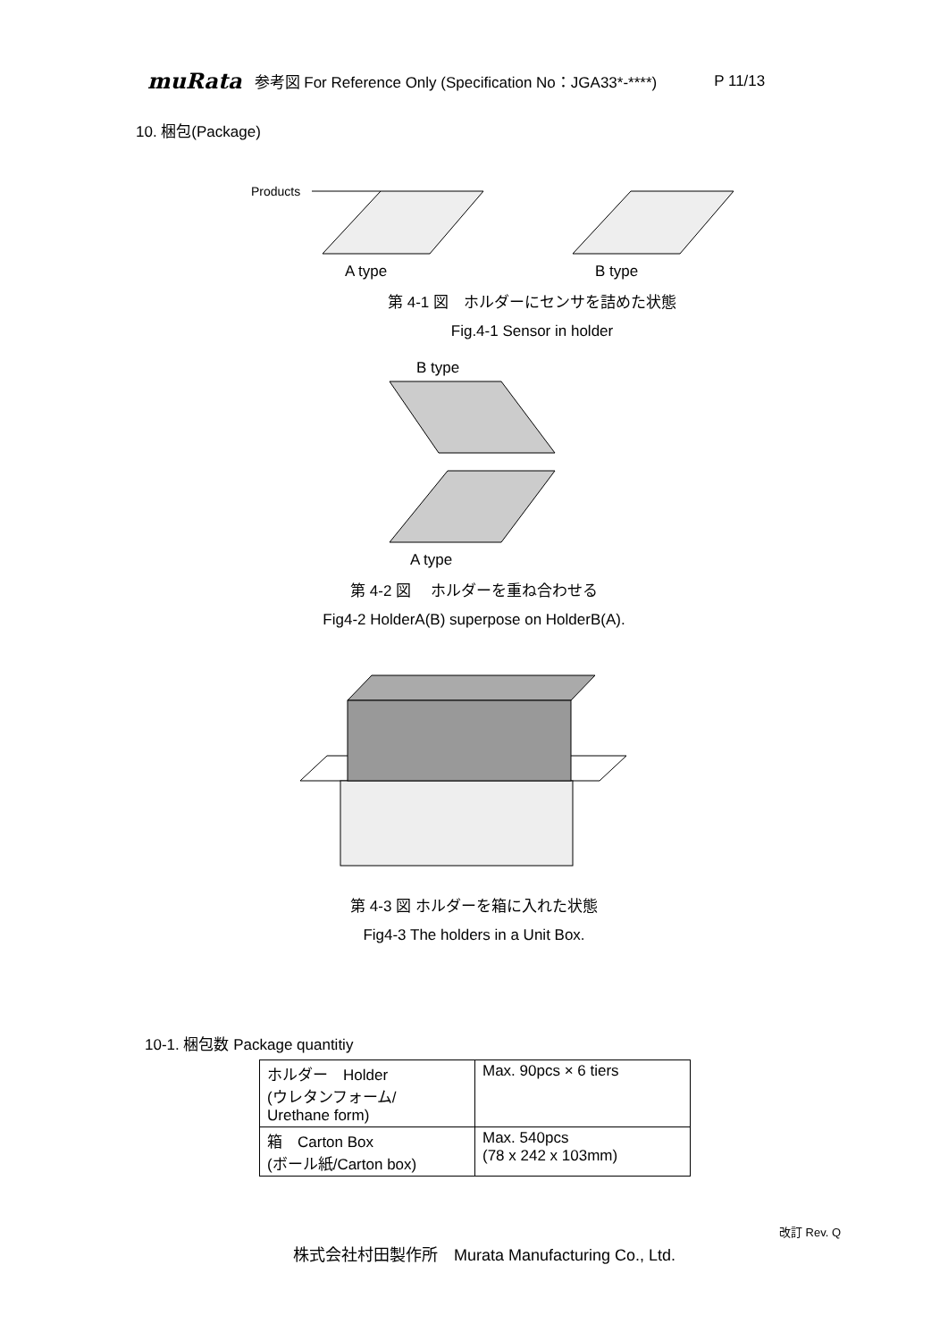muRata 参考図 For Reference Only (Specification No：JGA33*-****) P 11/13
10. 梱包(Package)
Products
A type
B type
第 4-1 図　ホルダーにセンサを詰めた状態
Fig.4-1 Sensor in holder
B type
A type
第 4-2 図　 ホルダーを重ね合わせる
Fig4-2 HolderA(B) superpose on HolderB(A).
第 4-3 図 ホルダーを箱に入れた状態
Fig4-3 The holders in a Unit Box.
10-1. 梱包数 Package quantitiy
| ホルダー Holder (ウレタンフォーム/ Urethane form) | Max. 90pcs × 6 tiers |
| 箱 Carton Box (ボール紙/Carton box) | Max. 540pcs (78 x 242 x 103mm) |
改訂 Rev. Q
株式会社村田製作所　Murata Manufacturing Co., Ltd.